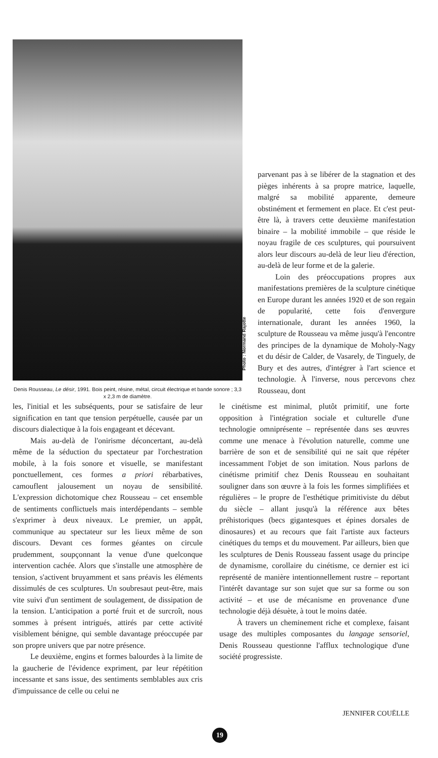Photo : Normand Rajotte
Denis Rousseau, Le désir, 1991. Bois peint, résine, métal, circuit électrique et bande sonore ; 3,3 x 2,3 m de diamètre.
parvenant pas à se libérer de la stagnation et des pièges inhérents à sa propre matrice, laquelle, malgré sa mobilité apparente, demeure obstinément et fermement en place. Et c'est peut-être là, à travers cette deuxième manifestation binaire – la mobilité immobile – que réside le noyau fragile de ces sculptures, qui poursuivent alors leur discours au-delà de leur lieu d'érection, au-delà de leur forme et de la galerie.
Loin des préoccupations propres aux manifestations premières de la sculpture cinétique en Europe durant les années 1920 et de son regain de popularité, cette fois d'envergure internationale, durant les années 1960, la sculpture de Rousseau va même jusqu'à l'encontre des principes de la dynamique de Moholy-Nagy et du désir de Calder, de Vasarely, de Tinguely, de Bury et des autres, d'intégrer à l'art science et technologie. À l'inverse, nous percevons chez Rousseau, dont
les, l'initial et les subséquents, pour se satisfaire de leur signification en tant que tension perpétuelle, causée par un discours dialectique à la fois engageant et décevant.
Mais au-delà de l'onirisme déconcertant, au-delà même de la séduction du spectateur par l'orchestration mobile, à la fois sonore et visuelle, se manifestant ponctuellement, ces formes a priori rébarbatives, camouflent jalousement un noyau de sensibilité. L'expression dichotomique chez Rousseau – cet ensemble de sentiments conflictuels mais interdépendants – semble s'exprimer à deux niveaux. Le premier, un appât, communique au spectateur sur les lieux même de son discours. Devant ces formes géantes on circule prudemment, soupçonnant la venue d'une quelconque intervention cachée. Alors que s'installe une atmosphère de tension, s'activent bruyamment et sans préavis les éléments dissimulés de ces sculptures. Un soubresaut peut-être, mais vite suivi d'un sentiment de soulagement, de dissipation de la tension. L'anticipation a porté fruit et de surcroît, nous sommes à présent intrigués, attirés par cette activité visiblement bénigne, qui semble davantage préoccupée par son propre univers que par notre présence.
Le deuxième, engins et formes balourdes à la limite de la gaucherie de l'évidence expriment, par leur répétition incessante et sans issue, des sentiments semblables aux cris d'impuissance de celle ou celui ne
le cinétisme est minimal, plutôt primitif, une forte opposition à l'intégration sociale et culturelle d'une technologie omniprésente – représentée dans ses œuvres comme une menace à l'évolution naturelle, comme une barrière de son et de sensibilité qui ne sait que répéter incessamment l'objet de son imitation. Nous parlons de cinétisme primitif chez Denis Rousseau en souhaitant souligner dans son œuvre à la fois les formes simplifiées et régulières – le propre de l'esthétique primitiviste du début du siècle – allant jusqu'à la référence aux bêtes préhistoriques (becs gigantesques et épines dorsales de dinosaures) et au recours que fait l'artiste aux facteurs cinétiques du temps et du mouvement. Par ailleurs, bien que les sculptures de Denis Rousseau fassent usage du principe de dynamisme, corollaire du cinétisme, ce dernier est ici représenté de manière intentionnellement rustre – reportant l'intérêt davantage sur son sujet que sur sa forme ou son activité – et use de mécanisme en provenance d'une technologie déjà désuète, à tout le moins datée.
À travers un cheminement riche et complexe, faisant usage des multiples composantes du langage sensoriel, Denis Rousseau questionne l'afflux technologique d'une société progressiste.
JENNIFER COUËLLE
19